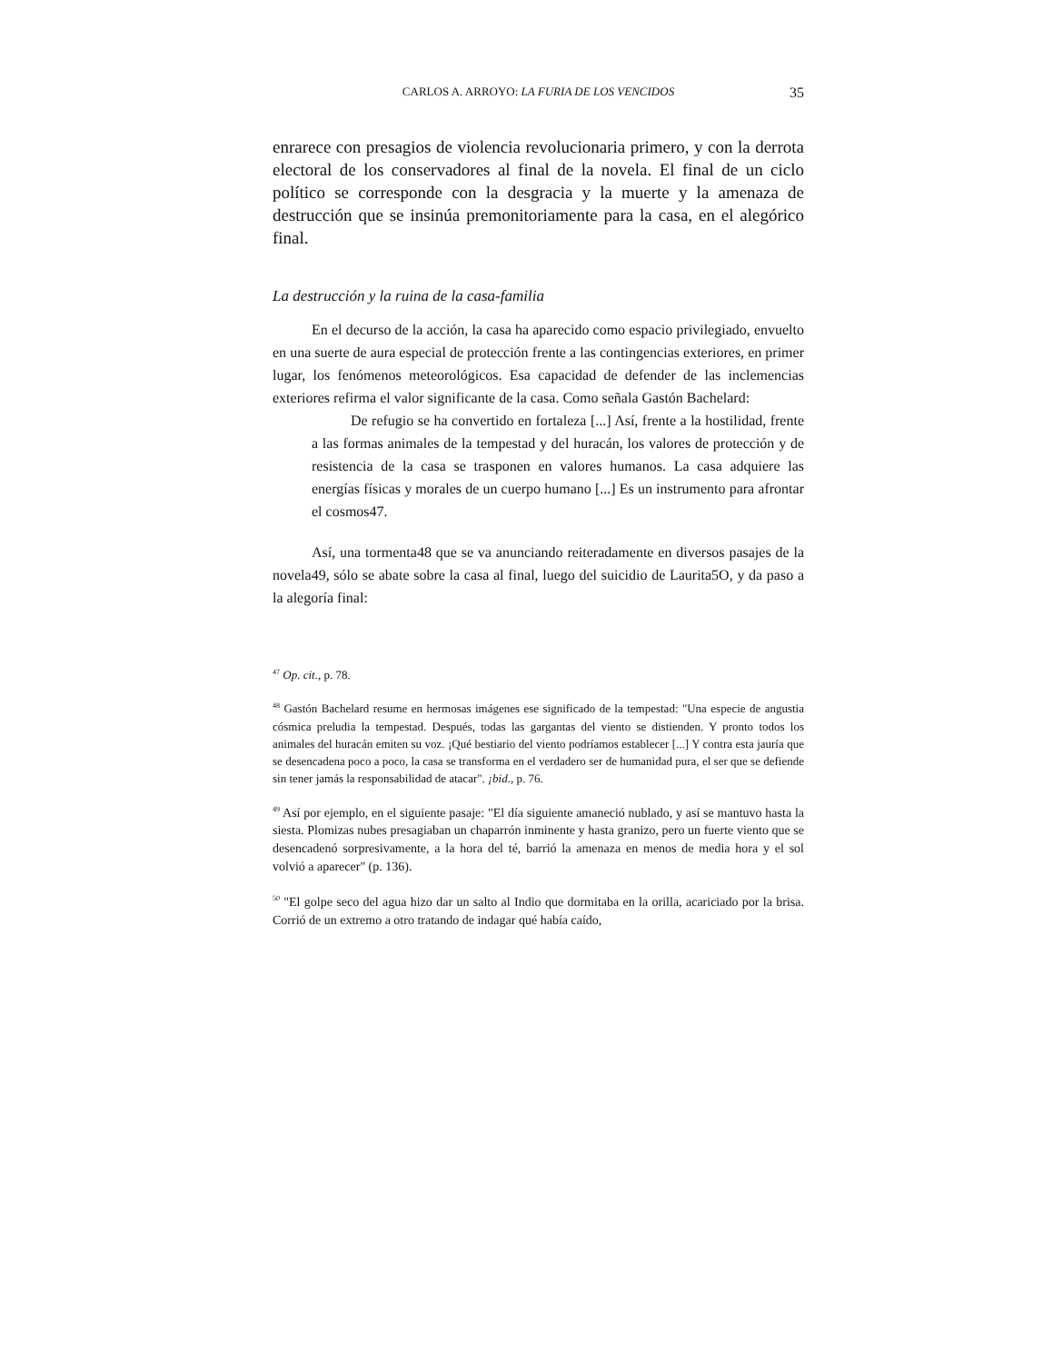CARLOS A. ARROYO: LA FURIA DE LOS VENCIDOS 35
enrarece con presagios de violencia revolucionaria primero, y con la derrota electoral de los conservadores al final de la novela. El final de un ciclo político se corresponde con la desgracia y la muerte y la amenaza de destrucción que se insinúa premonitoriamente para la casa, en el alegórico final.
La destrucción y la ruina de la casa-familia
En el decurso de la acción, la casa ha aparecido como espacio privilegiado, envuelto en una suerte de aura especial de protección frente a las contingencias exteriores, en primer lugar, los fenómenos meteorológicos. Esa capacidad de defender de las inclemencias exteriores refirma el valor significante de la casa. Como señala Gastón Bachelard:
De refugio se ha convertido en fortaleza [...] Así, frente a la hostilidad, frente a las formas animales de la tempestad y del huracán, los valores de protección y de resistencia de la casa se trasponen en valores humanos. La casa adquiere las energías físicas y morales de un cuerpo humano [...] Es un instrumento para afrontar el cosmos47.
Así, una tormenta48 que se va anunciando reiteradamente en diversos pasajes de la novela49, sólo se abate sobre la casa al final, luego del suicidio de Laurita5O, y da paso a la alegoría final:
<sup>47</sup> Op. cit., p. 78.
<sup>48</sup> Gastón Bachelard resume en hermosas imágenes ese significado de la tempestad: "Una especie de angustia cósmica preludia la tempestad. Después, todas las gargantas del viento se distienden. Y pronto todos los animales del huracán emiten su voz. ¡Qué bestiario del viento podríamos establecer [...] Y contra esta jauría que se desencadena poco a poco, la casa se transforma en el verdadero ser de humanidad pura, el ser que se defiende sin tener jamás la responsabilidad de atacar". ¡bid., p. 76.
<sup>49</sup> Así por ejemplo, en el siguiente pasaje: "El día siguiente amaneció nublado, y así se mantuvo hasta la siesta. Plomizas nubes presagiaban un chaparrón inminente y hasta granizo, pero un fuerte viento que se desencadenó sorpresivamente, a la hora del té, barrió la amenaza en menos de media hora y el sol volvió a aparecer" (p. 136).
<sup>50</sup> "El golpe seco del agua hizo dar un salto al Indio que dormitaba en la orilla, acariciado por la brisa. Corrió de un extremo a otro tratando de indagar qué había caído,